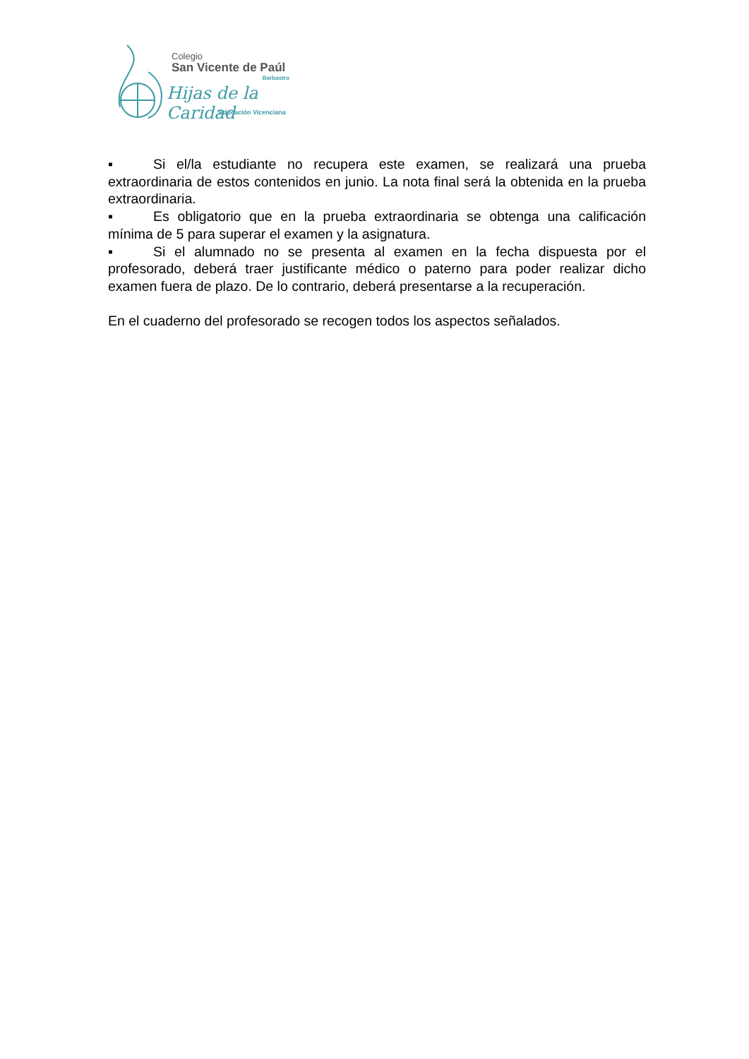Colegio
San Vicente de Paúl
Barbastro
Hijas de la Caridad
Educación Vicenciana
▪ Si el/la estudiante no recupera este examen, se realizará una prueba extraordinaria de estos contenidos en junio. La nota final será la obtenida en la prueba extraordinaria.
▪ Es obligatorio que en la prueba extraordinaria se obtenga una calificación mínima de 5 para superar el examen y la asignatura.
▪ Si el alumnado no se presenta al examen en la fecha dispuesta por el profesorado, deberá traer justificante médico o paterno para poder realizar dicho examen fuera de plazo. De lo contrario, deberá presentarse a la recuperación.
En el cuaderno del profesorado se recogen todos los aspectos señalados.